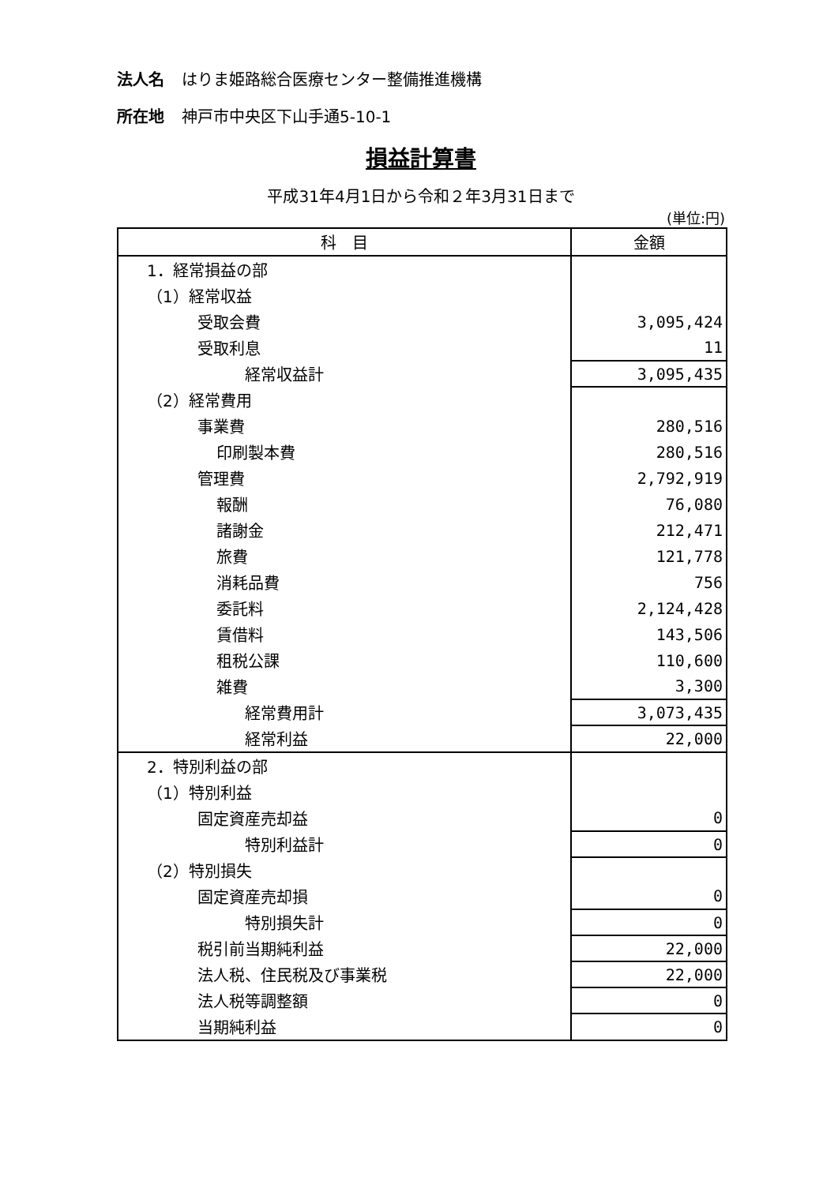法人名 はりま姫路総合医療センター整備推進機構
所在地 神戸市中央区下山手通5-10-1
損益計算書
平成31年4月1日から令和２年3月31日まで
(単位:円)
| 科 目 | 金額 |
| --- | --- |
| 1．経常損益の部 | |
| （1）経常収益 | |
| 受取会費 | 3,095,424 |
| 受取利息 | 11 |
| 経常収益計 | 3,095,435 |
| （2）経常費用 | |
| 事業費 | 280,516 |
| 印刷製本費 | 280,516 |
| 管理費 | 2,792,919 |
| 報酬 | 76,080 |
| 諸謝金 | 212,471 |
| 旅費 | 121,778 |
| 消耗品費 | 756 |
| 委託料 | 2,124,428 |
| 賃借料 | 143,506 |
| 租税公課 | 110,600 |
| 雑費 | 3,300 |
| 経常費用計 | 3,073,435 |
| 経常利益 | 22,000 |
| 2．特別利益の部 | |
| （1）特別利益 | |
| 固定資産売却益 | 0 |
| 特別利益計 | 0 |
| （2）特別損失 | |
| 固定資産売却損 | 0 |
| 特別損失計 | 0 |
| 税引前当期純利益 | 22,000 |
| 法人税、住民税及び事業税 | 22,000 |
| 法人税等調整額 | 0 |
| 当期純利益 | 0 |